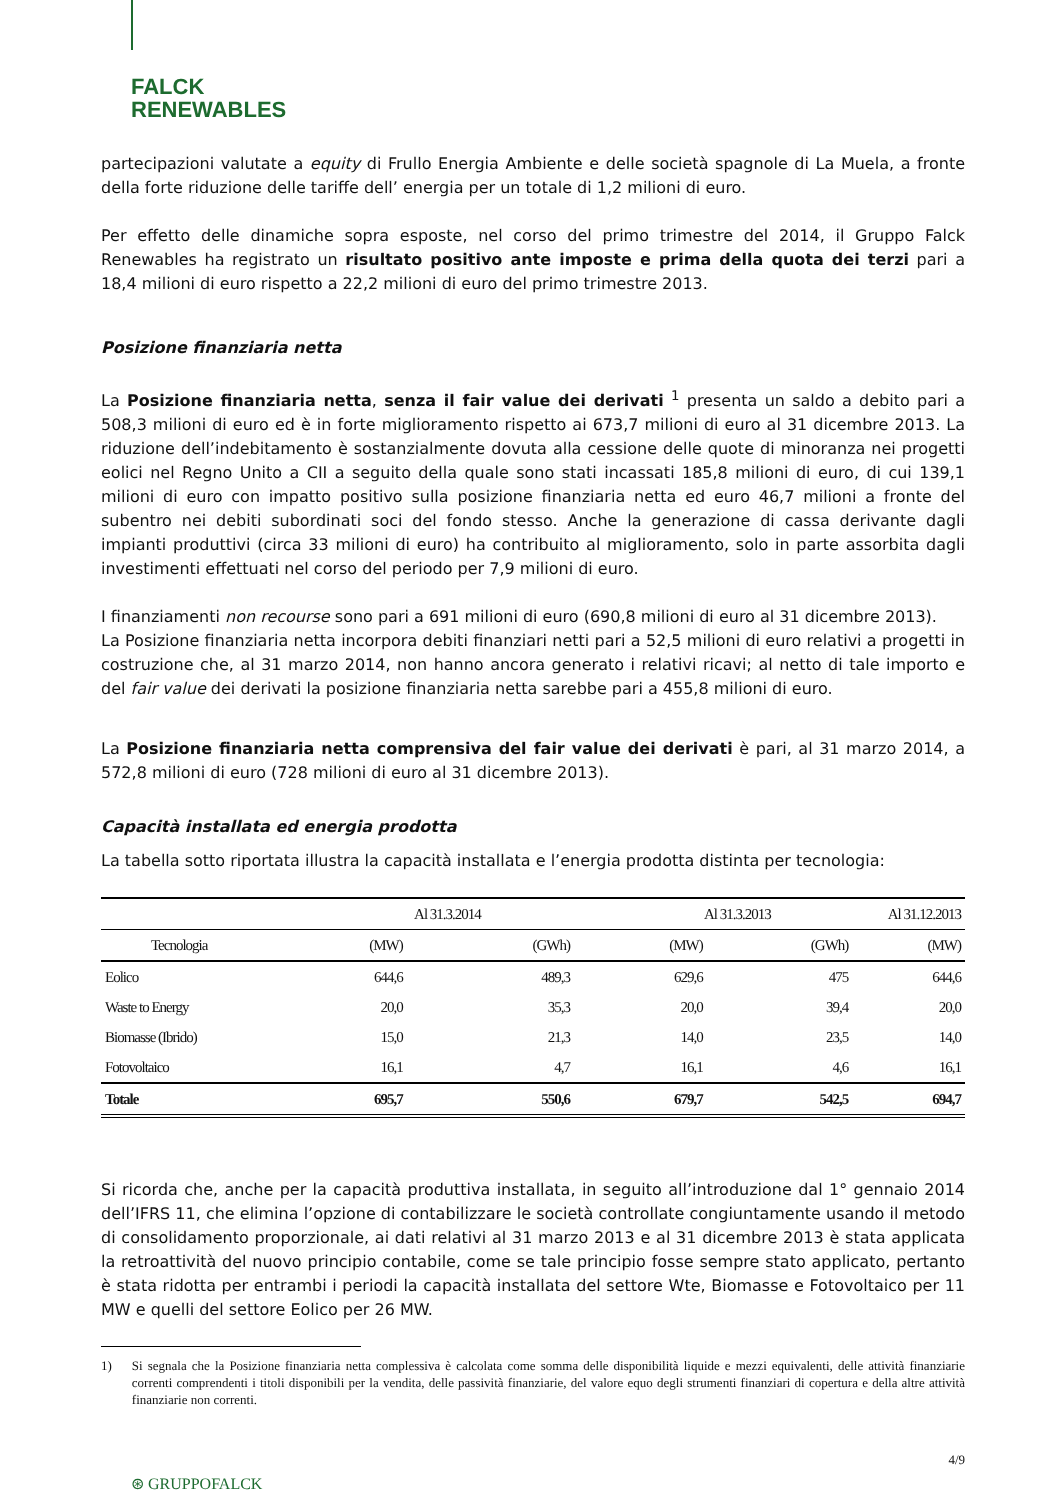FALCK
RENEWABLES
partecipazioni valutate a equity di Frullo Energia Ambiente e delle società spagnole di La Muela, a fronte della forte riduzione delle tariffe dell’ energia per un totale di 1,2 milioni di euro.
Per effetto delle dinamiche sopra esposte, nel corso del primo trimestre del 2014, il Gruppo Falck Renewables ha registrato un risultato positivo ante imposte e prima della quota dei terzi pari a 18,4 milioni di euro rispetto a 22,2 milioni di euro del primo trimestre 2013.
Posizione finanziaria netta
La Posizione finanziaria netta, senza il fair value dei derivati <sup>1</sup> presenta un saldo a debito pari a 508,3 milioni di euro ed è in forte miglioramento rispetto ai 673,7 milioni di euro al 31 dicembre 2013. La riduzione dell’indebitamento è sostanzialmente dovuta alla cessione delle quote di minoranza nei progetti eolici nel Regno Unito a CII a seguito della quale sono stati incassati 185,8 milioni di euro, di cui 139,1 milioni di euro con impatto positivo sulla posizione finanziaria netta ed euro 46,7 milioni a fronte del subentro nei debiti subordinati soci del fondo stesso. Anche la generazione di cassa derivante dagli impianti produttivi (circa 33 milioni di euro) ha contribuito al miglioramento, solo in parte assorbita dagli investimenti effettuati nel corso del periodo per 7,9 milioni di euro.
I finanziamenti non recourse sono pari a 691 milioni di euro (690,8 milioni di euro al 31 dicembre 2013).
La Posizione finanziaria netta incorpora debiti finanziari netti pari a 52,5 milioni di euro relativi a progetti in costruzione che, al 31 marzo 2014, non hanno ancora generato i relativi ricavi; al netto di tale importo e del fair value dei derivati la posizione finanziaria netta sarebbe pari a 455,8 milioni di euro.
La Posizione finanziaria netta comprensiva del fair value dei derivati è pari, al 31 marzo 2014, a 572,8 milioni di euro (728 milioni di euro al 31 dicembre 2013).
Capacità installata ed energia prodotta
La tabella sotto riportata illustra la capacità installata e l’energia prodotta distinta per tecnologia:
| | Al 31.3.2014 | | Al 31.3.2013 | | Al 31.12.2013 |
| --- | --- | --- | --- | --- | --- |
| Tecnologia | (MW) | (GWh) | (MW) | (GWh) | (MW) |
| Eolico | 644,6 | 489,3 | 629,6 | 475 | 644,6 |
| Waste to Energy | 20,0 | 35,3 | 20,0 | 39,4 | 20,0 |
| Biomasse (Ibrido) | 15,0 | 21,3 | 14,0 | 23,5 | 14,0 |
| Fotovoltaico | 16,1 | 4,7 | 16,1 | 4,6 | 16,1 |
| Totale | 695,7 | 550,6 | 679,7 | 542,5 | 694,7 |
Si ricorda che, anche per la capacità produttiva installata, in seguito all’introduzione dal 1° gennaio 2014 dell’IFRS 11, che elimina l’opzione di contabilizzare le società controllate congiuntamente usando il metodo di consolidamento proporzionale, ai dati relativi al 31 marzo 2013 e al 31 dicembre 2013 è stata applicata la retroattività del nuovo principio contabile, come se tale principio fosse sempre stato applicato, pertanto è stata ridotta per entrambi i periodi la capacità installata del settore Wte, Biomasse e Fotovoltaico per 11 MW e quelli del settore Eolico per 26 MW.
1) Si segnala che la Posizione finanziaria netta complessiva è calcolata come somma delle disponibilità liquide e mezzi equivalenti, delle attività finanziarie correnti comprendenti i titoli disponibili per la vendita, delle passività finanziarie, del valore equo degli strumenti finanziari di copertura e della altre attività finanziarie non correnti.
4/9
⊛ GRUPPOFALCK